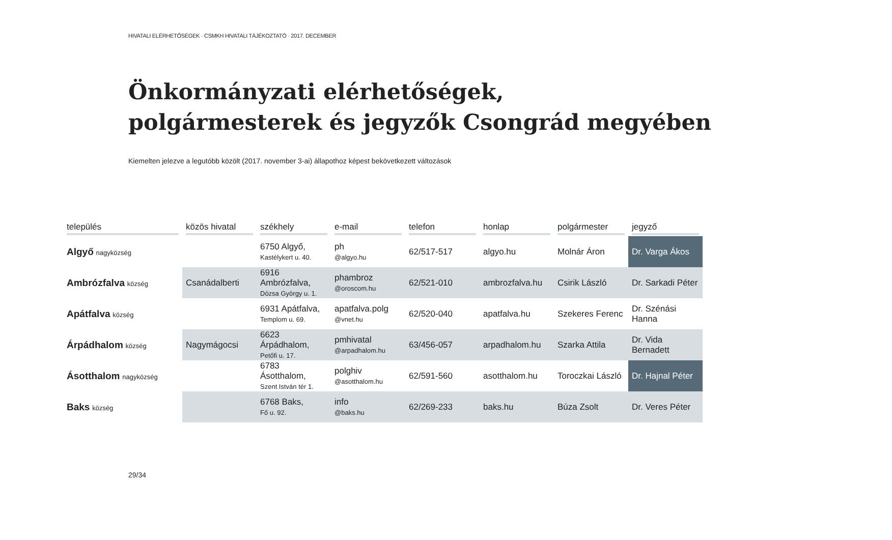HIVATALI ELÉRHETŐSÉGEK · CSMKH HIVATALI TÁJÉKOZTATÓ · 2017. DECEMBER
Önkormányzati elérhetőségek,
polgármesterek és jegyzők Csongrád megyében
Kiemelten jelezve a legutóbb közölt (2017. november 3-ai) állapothoz képest bekövetkezett változások
| település | közös hivatal | székhely | e-mail | telefon | honlap | polgármester | jegyző |
| --- | --- | --- | --- | --- | --- | --- | --- |
| Algyő nagyközség | | 6750 Algyő, Kastélykert u. 40. | ph @algyo.hu | 62/517-517 | algyo.hu | Molnár Áron | Dr. Varga Ákos |
| Ambrózfalva község | Csanádalberti | 6916 Ambrózfalva, Dózsa György u. 1. | phambroz @oroscom.hu | 62/521-010 | ambrozfalva.hu | Csirik László | Dr. Sarkadi Péter |
| Apátfalva község | | 6931 Apátfalva, Templom u. 69. | apatfalva.polg @vnet.hu | 62/520-040 | apatfalva.hu | Szekeres Ferenc | Dr. Szénási Hanna |
| Árpádhalom község | Nagymágocsi | 6623 Árpádhalom, Petőfi u. 17. | pmhivatal @arpadhalom.hu | 63/456-057 | arpadhalom.hu | Szarka Attila | Dr. Vida Bernadett |
| Ásotthalom nagyközség | | 6783 Ásotthalom, Szent István tér 1. | polghiv @asotthalom.hu | 62/591-560 | asotthalom.hu | Toroczkai László | Dr. Hajnal Péter |
| Baks község | | 6768 Baks, Fő u. 92. | info @baks.hu | 62/269-233 | baks.hu | Búza Zsolt | Dr. Veres Péter |
29/34